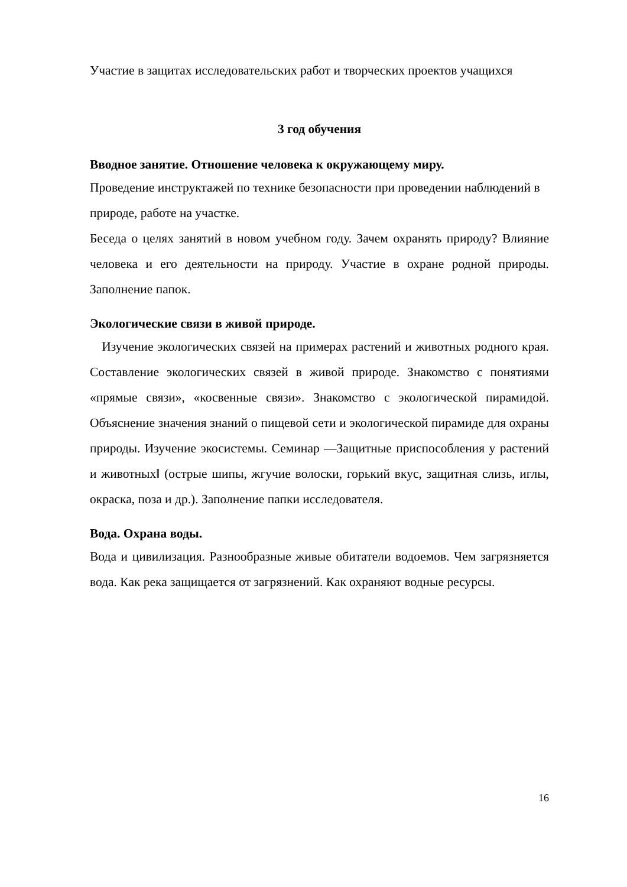Участие в защитах исследовательских работ и творческих проектов учащихся
3 год обучения
Вводное занятие. Отношение человека к окружающему миру.
Проведение инструктажей по технике безопасности при проведении наблюдений в природе, работе на участке.
Беседа о целях занятий в новом учебном году. Зачем охранять природу? Влияние человека и его деятельности на природу. Участие в охране родной природы. Заполнение папок.
Экологические связи в живой природе.
Изучение экологических связей на примерах растений и животных родного края. Составление экологических связей в живой природе. Знакомство с понятиями «прямые связи», «косвенные связи». Знакомство с экологической пирамидой. Объяснение значения знаний о пищевой сети и экологической пирамиде для охраны природы. Изучение экосистемы. Семинар ―Защитные приспособления у растений и животных‖ (острые шипы, жгучие волоски, горький вкус, защитная слизь, иглы, окраска, поза и др.). Заполнение папки исследователя.
Вода. Охрана воды.
Вода и цивилизация. Разнообразные живые обитатели водоемов. Чем загрязняется вода. Как река защищается от загрязнений. Как охраняют водные ресурсы.
16